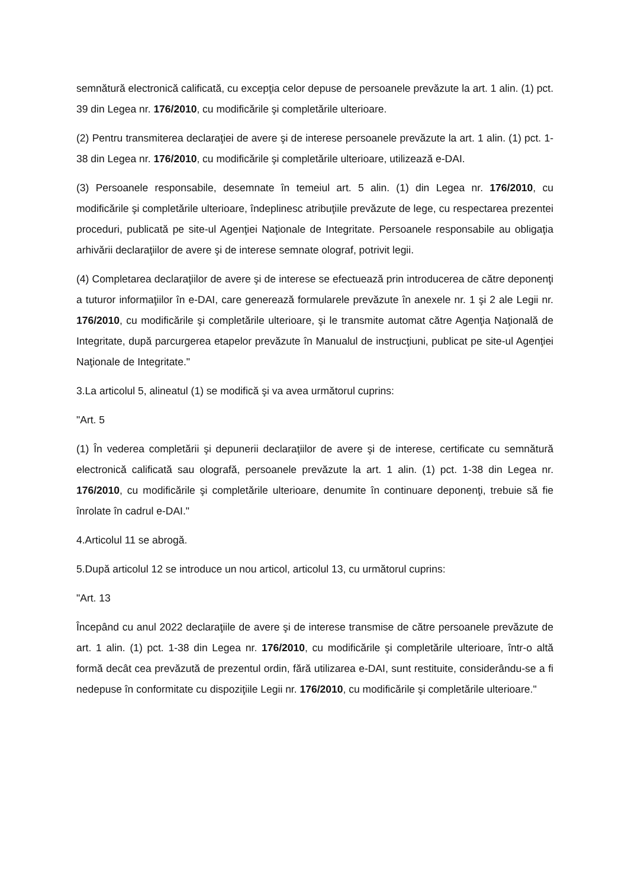semnătură electronică calificată, cu excepţia celor depuse de persoanele prevăzute la art. 1 alin. (1) pct. 39 din Legea nr. 176/2010, cu modificările şi completările ulterioare.
(2) Pentru transmiterea declaraţiei de avere şi de interese persoanele prevăzute la art. 1 alin. (1) pct. 1-38 din Legea nr. 176/2010, cu modificările şi completările ulterioare, utilizează e-DAI.
(3) Persoanele responsabile, desemnate în temeiul art. 5 alin. (1) din Legea nr. 176/2010, cu modificările şi completările ulterioare, îndeplinesc atribuţiile prevăzute de lege, cu respectarea prezentei proceduri, publicată pe site-ul Agenţiei Naţionale de Integritate. Persoanele responsabile au obligaţia arhivării declaraţiilor de avere şi de interese semnate olograf, potrivit legii.
(4) Completarea declaraţiilor de avere şi de interese se efectuează prin introducerea de către deponenţi a tuturor informaţiilor în e-DAI, care generează formularele prevăzute în anexele nr. 1 şi 2 ale Legii nr. 176/2010, cu modificările şi completările ulterioare, şi le transmite automat către Agenţia Naţională de Integritate, după parcurgerea etapelor prevăzute în Manualul de instrucţiuni, publicat pe site-ul Agenţiei Naţionale de Integritate."
3.La articolul 5, alineatul (1) se modifică şi va avea următorul cuprins:
"Art. 5
(1) În vederea completării şi depunerii declaraţiilor de avere şi de interese, certificate cu semnătură electronică calificată sau olografă, persoanele prevăzute la art. 1 alin. (1) pct. 1-38 din Legea nr. 176/2010, cu modificările şi completările ulterioare, denumite în continuare deponenţi, trebuie să fie înrolate în cadrul e-DAI."
4.Articolul 11 se abrogă.
5.După articolul 12 se introduce un nou articol, articolul 13, cu următorul cuprins:
"Art. 13
Începând cu anul 2022 declaraţiile de avere şi de interese transmise de către persoanele prevăzute de art. 1 alin. (1) pct. 1-38 din Legea nr. 176/2010, cu modificările şi completările ulterioare, într-o altă formă decât cea prevăzută de prezentul ordin, fără utilizarea e-DAI, sunt restituite, considerându-se a fi nedepuse în conformitate cu dispoziţiile Legii nr. 176/2010, cu modificările şi completările ulterioare."